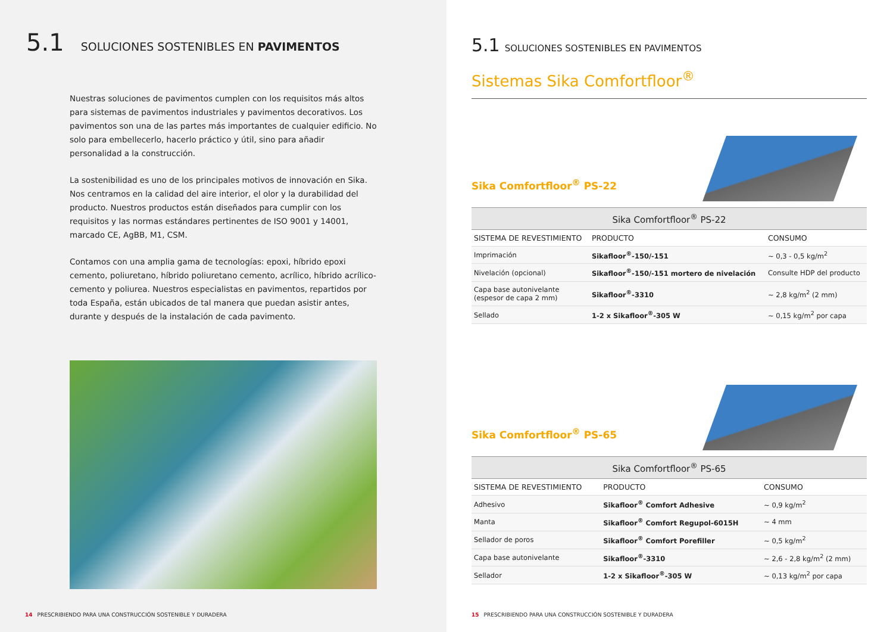5.1 SOLUCIONES SOSTENIBLES EN PAVIMENTOS
Nuestras soluciones de pavimentos cumplen con los requisitos más altos para sistemas de pavimentos industriales y pavimentos decorativos. Los pavimentos son una de las partes más importantes de cualquier edificio. No solo para embellecerlo, hacerlo práctico y útil, sino para añadir personalidad a la construcción.
La sostenibilidad es uno de los principales motivos de innovación en Sika. Nos centramos en la calidad del aire interior, el olor y la durabilidad del producto. Nuestros productos están diseñados para cumplir con los requisitos y las normas estándares pertinentes de ISO 9001 y 14001, marcado CE, AgBB, M1, CSM.
Contamos con una amplia gama de tecnologías: epoxi, híbrido epoxi cemento, poliuretano, híbrido poliuretano cemento, acrílico, híbrido acrílico-cemento y poliurea. Nuestros especialistas en pavimentos, repartidos por toda España, están ubicados de tal manera que puedan asistir antes, durante y después de la instalación de cada pavimento.
14 PRESCRIBIENDO PARA UNA CONSTRUCCIÓN SOSTENIBLE Y DURADERA
5.1 SOLUCIONES SOSTENIBLES EN PAVIMENTOS
Sistemas Sika Comfortfloor<sup>®</sup>
Sika Comfortfloor<sup>®</sup> PS-22
| Sika Comfortfloor<sup>®</sup> PS-22 | | |
| --- | --- | --- |
| SISTEMA DE REVESTIMIENTO | PRODUCTO | CONSUMO |
| Imprimación | Sikafloor<sup>®</sup>-150/-151 | ~ 0,3 - 0,5 kg/m<sup>2</sup> |
| Nivelación (opcional) | Sikafloor<sup>®</sup>-150/-151 mortero de nivelación | Consulte HDP del producto |
| Capa base autonivelante (espesor de capa 2 mm) | Sikafloor<sup>®</sup>-3310 | ~ 2,8 kg/m<sup>2</sup> (2 mm) |
| Sellado | 1-2 x Sikafloor<sup>®</sup>-305 W | ~ 0,15 kg/m<sup>2</sup> por capa |
Sika Comfortfloor<sup>®</sup> PS-65
| Sika Comfortfloor<sup>®</sup> PS-65 | | |
| --- | --- | --- |
| SISTEMA DE REVESTIMIENTO | PRODUCTO | CONSUMO |
| Adhesivo | Sikafloor<sup>®</sup> Comfort Adhesive | ~ 0,9 kg/m<sup>2</sup> |
| Manta | Sikafloor<sup>®</sup> Comfort Regupol-6015H | ~ 4 mm |
| Sellador de poros | Sikafloor<sup>®</sup> Comfort Porefiller | ~ 0,5 kg/m<sup>2</sup> |
| Capa base autonivelante | Sikafloor<sup>®</sup>-3310 | ~ 2,6 - 2,8 kg/m<sup>2</sup> (2 mm) |
| Sellador | 1-2 x Sikafloor<sup>®</sup>-305 W | ~ 0,13 kg/m<sup>2</sup> por capa |
15 PRESCRIBIENDO PARA UNA CONSTRUCCIÓN SOSTENIBLE Y DURADERA